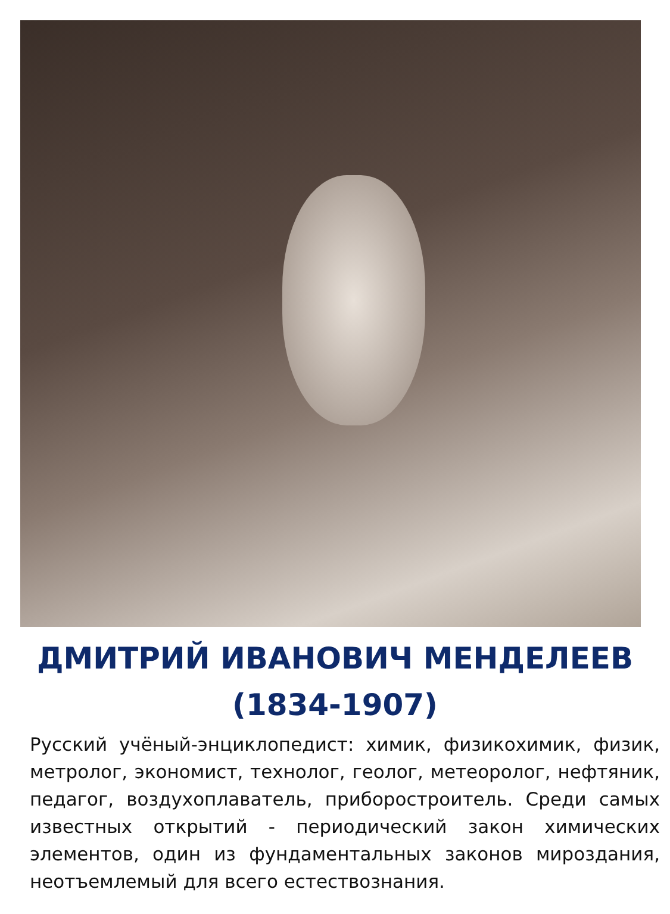ДМИТРИЙ ИВАНОВИЧ МЕНДЕЛЕЕВ
(1834-1907)
Русский учёный-энциклопедист: химик, физикохимик, физик, метролог, экономист, технолог, геолог, метеоролог, нефтяник, педагог, воздухоплаватель, приборостроитель. Среди самых известных открытий - периодический закон химических элементов, один из фундаментальных законов мироздания, неотъемлемый для всего естествознания.